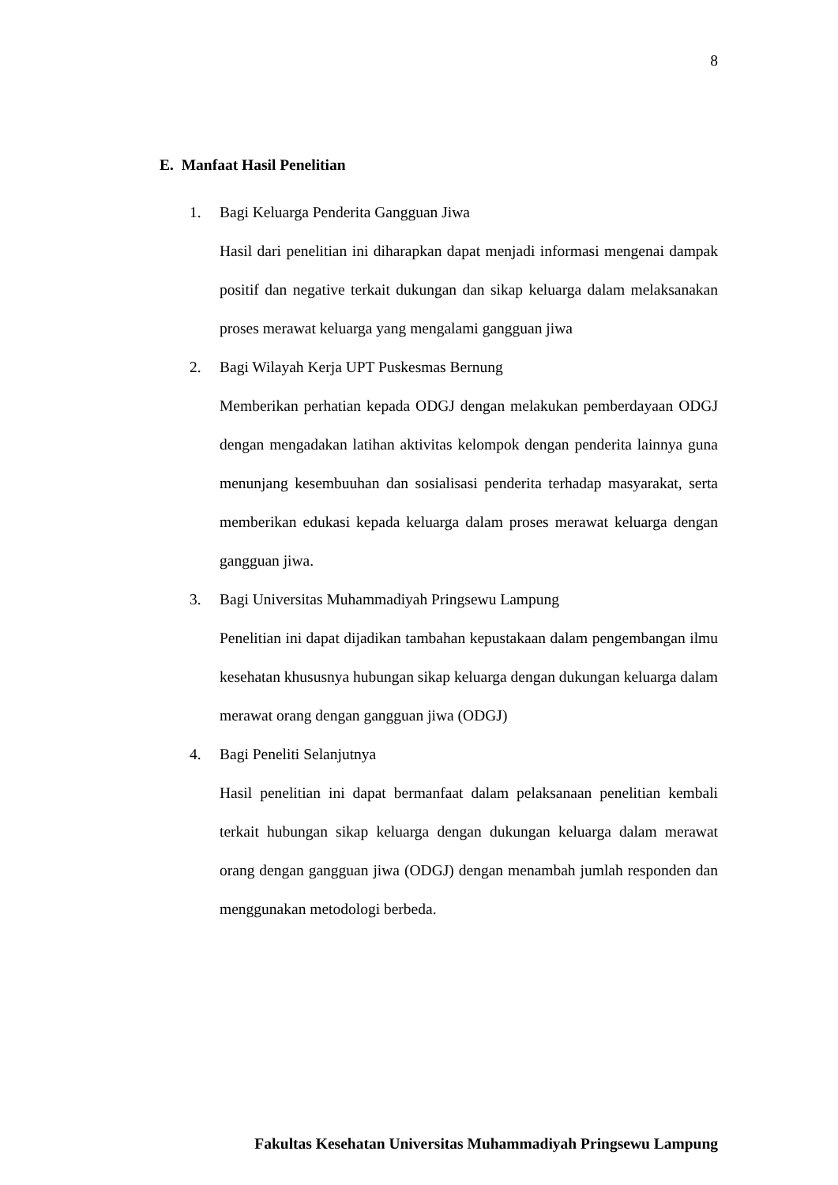8
E. Manfaat Hasil Penelitian
1. Bagi Keluarga Penderita Gangguan Jiwa
Hasil dari penelitian ini diharapkan dapat menjadi informasi mengenai dampak positif dan negative terkait dukungan dan sikap keluarga dalam melaksanakan proses merawat keluarga yang mengalami gangguan jiwa
2. Bagi Wilayah Kerja UPT Puskesmas Bernung
Memberikan perhatian kepada ODGJ dengan melakukan pemberdayaan ODGJ dengan mengadakan latihan aktivitas kelompok dengan penderita lainnya guna menunjang kesembuuhan dan sosialisasi penderita terhadap masyarakat, serta memberikan edukasi kepada keluarga dalam proses merawat keluarga dengan gangguan jiwa.
3. Bagi Universitas Muhammadiyah Pringsewu Lampung
Penelitian ini dapat dijadikan tambahan kepustakaan dalam pengembangan ilmu kesehatan khususnya hubungan sikap keluarga dengan dukungan keluarga dalam merawat orang dengan gangguan jiwa (ODGJ)
4. Bagi Peneliti Selanjutnya
Hasil penelitian ini dapat bermanfaat dalam pelaksanaan penelitian kembali terkait hubungan sikap keluarga dengan dukungan keluarga dalam merawat orang dengan gangguan jiwa (ODGJ) dengan menambah jumlah responden dan menggunakan metodologi berbeda.
Fakultas Kesehatan Universitas Muhammadiyah Pringsewu Lampung